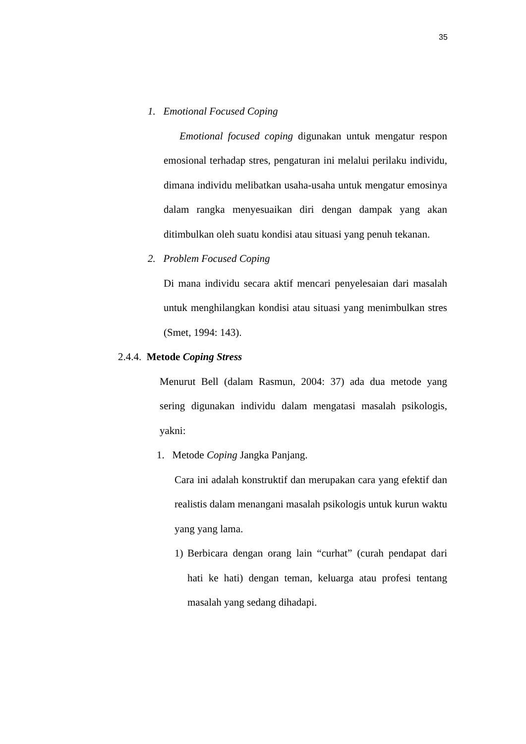35
1. Emotional Focused Coping
Emotional focused coping digunakan untuk mengatur respon emosional terhadap stres, pengaturan ini melalui perilaku individu, dimana individu melibatkan usaha-usaha untuk mengatur emosinya dalam rangka menyesuaikan diri dengan dampak yang akan ditimbulkan oleh suatu kondisi atau situasi yang penuh tekanan.
2. Problem Focused Coping
Di mana individu secara aktif mencari penyelesaian dari masalah untuk menghilangkan kondisi atau situasi yang menimbulkan stres (Smet, 1994: 143).
2.4.4. Metode Coping Stress
Menurut Bell (dalam Rasmun, 2004: 37) ada dua metode yang sering digunakan individu dalam mengatasi masalah psikologis, yakni:
1. Metode Coping Jangka Panjang.
Cara ini adalah konstruktif dan merupakan cara yang efektif dan realistis dalam menangani masalah psikologis untuk kurun waktu yang yang lama.
1) Berbicara dengan orang lain “curhat” (curah pendapat dari hati ke hati) dengan teman, keluarga atau profesi tentang masalah yang sedang dihadapi.